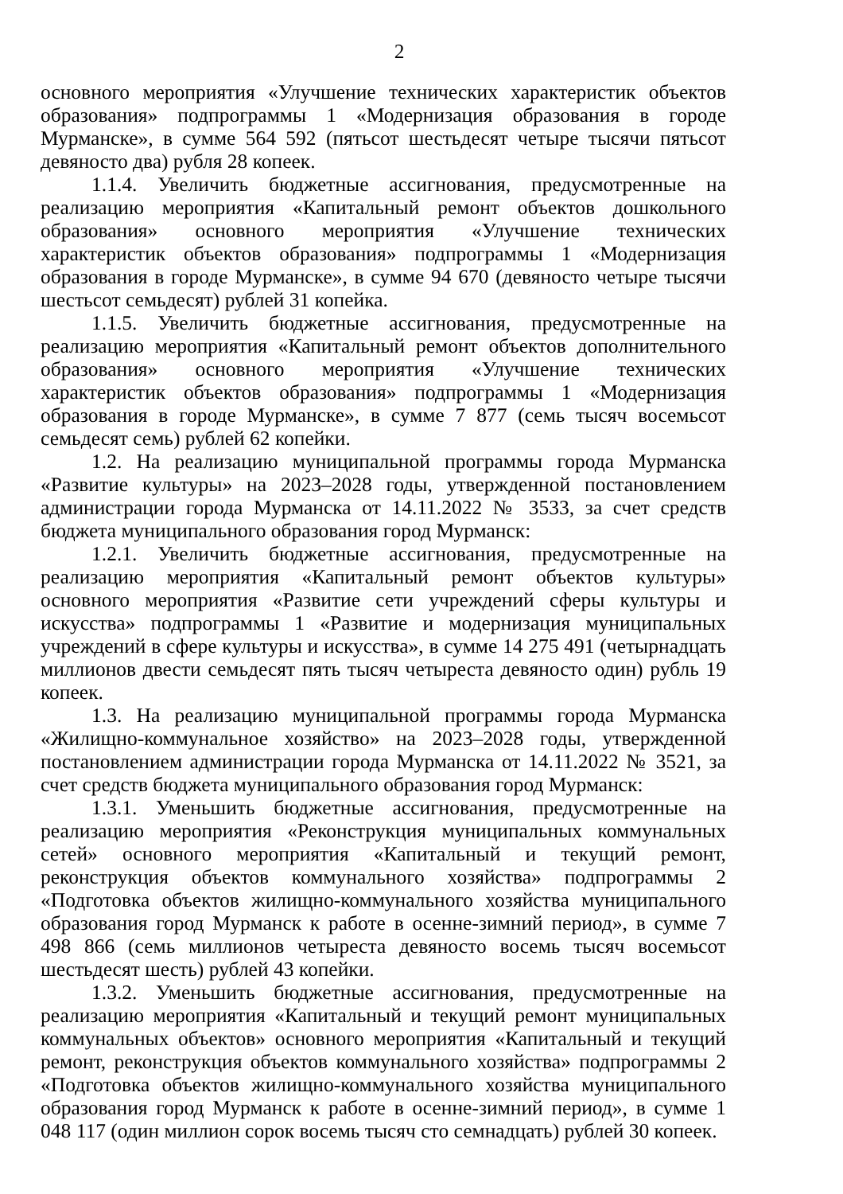2
основного мероприятия «Улучшение технических характеристик объектов образования» подпрограммы 1 «Модернизация образования в городе Мурманске», в сумме 564 592 (пятьсот шестьдесят четыре тысячи пятьсот девяносто два) рубля 28 копеек.
1.1.4. Увеличить бюджетные ассигнования, предусмотренные на реализацию мероприятия «Капитальный ремонт объектов дошкольного образования» основного мероприятия «Улучшение технических характеристик объектов образования» подпрограммы 1 «Модернизация образования в городе Мурманске», в сумме 94 670 (девяносто четыре тысячи шестьсот семьдесят) рублей 31 копейка.
1.1.5. Увеличить бюджетные ассигнования, предусмотренные на реализацию мероприятия «Капитальный ремонт объектов дополнительного образования» основного мероприятия «Улучшение технических характеристик объектов образования» подпрограммы 1 «Модернизация образования в городе Мурманске», в сумме 7 877 (семь тысяч восемьсот семьдесят семь) рублей 62 копейки.
1.2. На реализацию муниципальной программы города Мурманска «Развитие культуры» на 2023–2028 годы, утвержденной постановлением администрации города Мурманска от 14.11.2022 № 3533, за счет средств бюджета муниципального образования город Мурманск:
1.2.1. Увеличить бюджетные ассигнования, предусмотренные на реализацию мероприятия «Капитальный ремонт объектов культуры» основного мероприятия «Развитие сети учреждений сферы культуры и искусства» подпрограммы 1 «Развитие и модернизация муниципальных учреждений в сфере культуры и искусства», в сумме 14 275 491 (четырнадцать миллионов двести семьдесят пять тысяч четыреста девяносто один) рубль 19 копеек.
1.3. На реализацию муниципальной программы города Мурманска «Жилищно-коммунальное хозяйство» на 2023–2028 годы, утвержденной постановлением администрации города Мурманска от 14.11.2022 № 3521, за счет средств бюджета муниципального образования город Мурманск:
1.3.1. Уменьшить бюджетные ассигнования, предусмотренные на реализацию мероприятия «Реконструкция муниципальных коммунальных сетей» основного мероприятия «Капитальный и текущий ремонт, реконструкция объектов коммунального хозяйства» подпрограммы 2 «Подготовка объектов жилищно-коммунального хозяйства муниципального образования город Мурманск к работе в осенне-зимний период», в сумме 7 498 866 (семь миллионов четыреста девяносто восемь тысяч восемьсот шестьдесят шесть) рублей 43 копейки.
1.3.2. Уменьшить бюджетные ассигнования, предусмотренные на реализацию мероприятия «Капитальный и текущий ремонт муниципальных коммунальных объектов» основного мероприятия «Капитальный и текущий ремонт, реконструкция объектов коммунального хозяйства» подпрограммы 2 «Подготовка объектов жилищно-коммунального хозяйства муниципального образования город Мурманск к работе в осенне-зимний период», в сумме 1 048 117 (один миллион сорок восемь тысяч сто семнадцать) рублей 30 копеек.